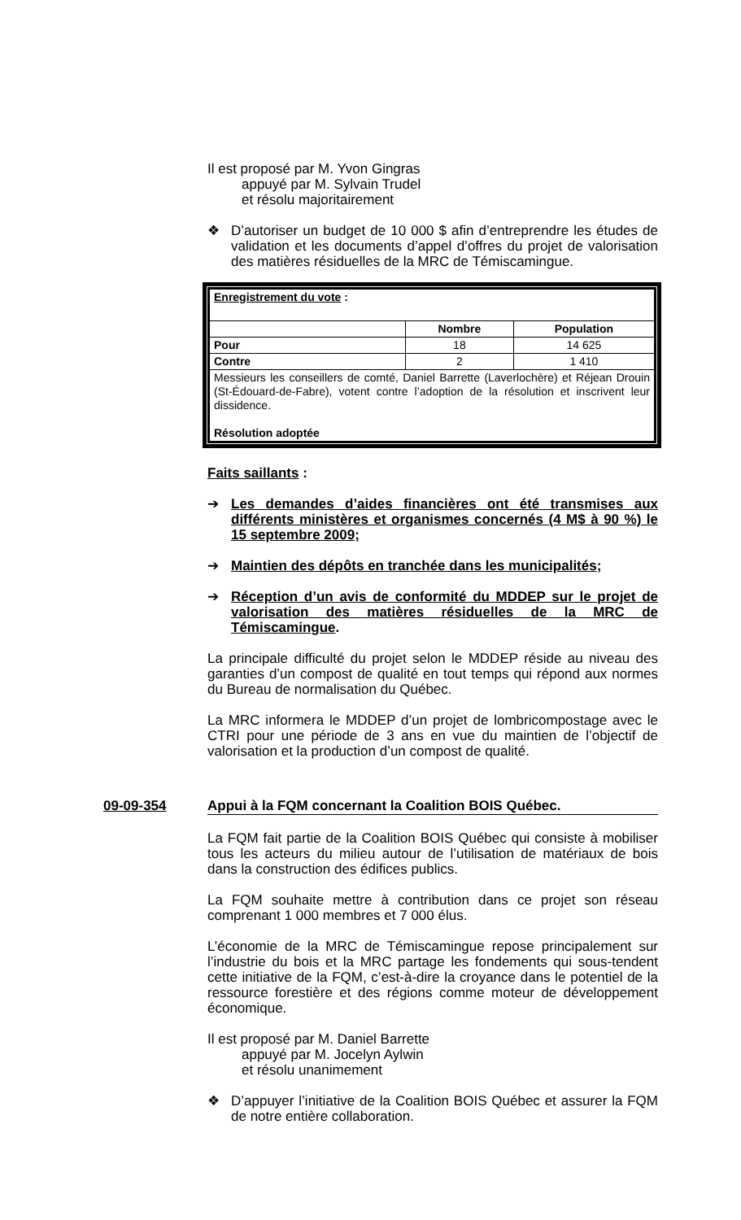Il est proposé par M. Yvon Gingras
appuyé par M. Sylvain Trudel
et résolu majoritairement
❖ D’autoriser un budget de 10 000 $ afin d’entreprendre les études de validation et les documents d’appel d’offres du projet de valorisation des matières résiduelles de la MRC de Témiscamingue.
| Enregistrement du vote : | | |
| | Nombre | Population |
| Pour | 18 | 14 625 |
| Contre | 2 | 1 410 |
| Messieurs les conseillers de comté, Daniel Barrette (Laverlochère) et Réjean Drouin (St-Édouard-de-Fabre), votent contre l’adoption de la résolution et inscrivent leur dissidence. Résolution adoptée | | |
Faits saillants :
➔ Les demandes d’aides financières ont été transmises aux différents ministères et organismes concernés (4 M$ à 90 %) le 15 septembre 2009;
➔ Maintien des dépôts en tranchée dans les municipalités;
➔ Réception d’un avis de conformité du MDDEP sur le projet de valorisation des matières résiduelles de la MRC de Témiscamingue.
La principale difficulté du projet selon le MDDEP réside au niveau des garanties d’un compost de qualité en tout temps qui répond aux normes du Bureau de normalisation du Québec.
La MRC informera le MDDEP d’un projet de lombricompostage avec le CTRI pour une période de 3 ans en vue du maintien de l’objectif de valorisation et la production d’un compost de qualité.
09-09-354 Appui à la FQM concernant la Coalition BOIS Québec.
La FQM fait partie de la Coalition BOIS Québec qui consiste à mobiliser tous les acteurs du milieu autour de l’utilisation de matériaux de bois dans la construction des édifices publics.
La FQM souhaite mettre à contribution dans ce projet son réseau comprenant 1 000 membres et 7 000 élus.
L’économie de la MRC de Témiscamingue repose principalement sur l’industrie du bois et la MRC partage les fondements qui sous-tendent cette initiative de la FQM, c’est-à-dire la croyance dans le potentiel de la ressource forestière et des régions comme moteur de développement économique.
Il est proposé par M. Daniel Barrette
appuyé par M. Jocelyn Aylwin
et résolu unanimement
❖ D’appuyer l’initiative de la Coalition BOIS Québec et assurer la FQM de notre entière collaboration.